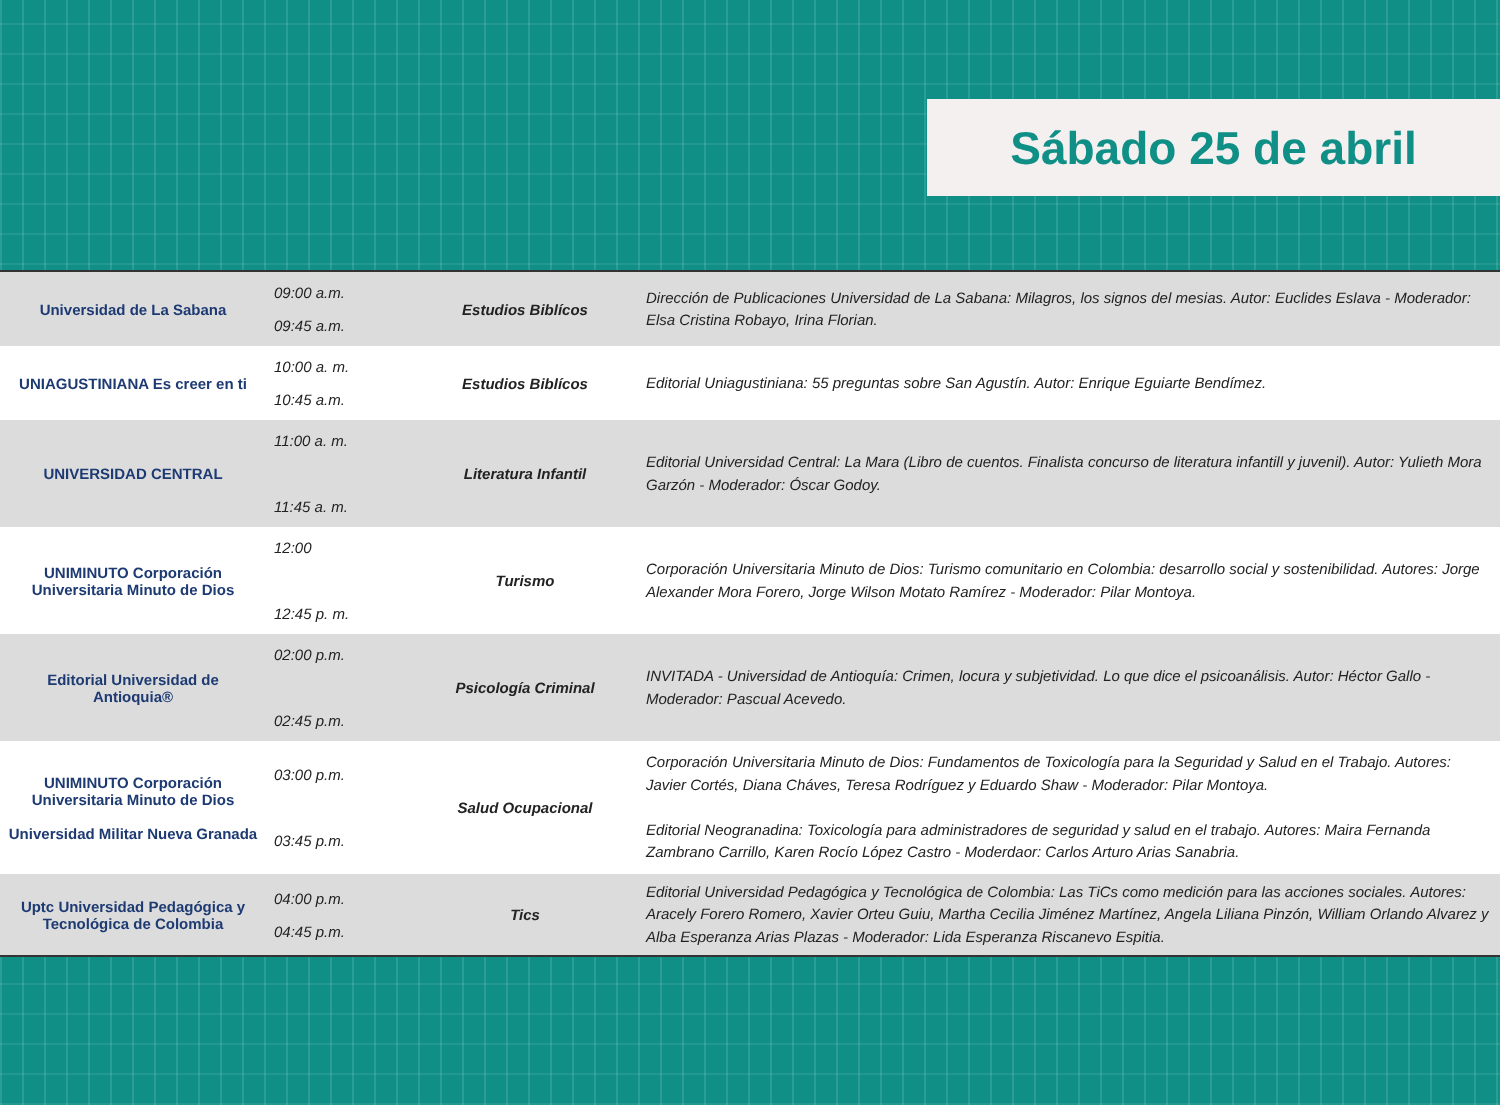Sábado 25 de abril
| Universidad de La Sabana | 09:00 a.m. 09:45 a.m. | Estudios Biblícos | Dirección de Publicaciones Universidad de La Sabana: Milagros, los signos del mesias. Autor: Euclides Eslava - Moderador: Elsa Cristina Robayo, Irina Florian. |
| UNIAGUSTINIANA Es creer en ti | 10:00 a. m. 10:45 a.m. | Estudios Biblícos | Editorial Uniagustiniana: 55 preguntas sobre San Agustín. Autor: Enrique Eguiarte Bendímez. |
| UNIVERSIDAD CENTRAL | 11:00 a. m. 11:45 a. m. | Literatura Infantil | Editorial Universidad Central: La Mara (Libro de cuentos. Finalista concurso de literatura infantill y juvenil). Autor: Yulieth Mora Garzón - Moderador: Óscar Godoy. |
| UNIMINUTO Corporación Universitaria Minuto de Dios | 12:00 12:45 p. m. | Turismo | Corporación Universitaria Minuto de Dios: Turismo comunitario en Colombia: desarrollo social y sostenibilidad. Autores: Jorge Alexander Mora Forero, Jorge Wilson Motato Ramírez - Moderador: Pilar Montoya. |
| Editorial Universidad de Antioquia® | 02:00 p.m. 02:45 p.m. | Psicología Criminal | INVITADA - Universidad de Antioquía: Crimen, locura y subjetividad. Lo que dice el psicoanálisis. Autor: Héctor Gallo - Moderador: Pascual Acevedo. |
| UNIMINUTO Corporación Universitaria Minuto de Dios Universidad Militar Nueva Granada | 03:00 p.m. 03:45 p.m. | Salud Ocupacional | Corporación Universitaria Minuto de Dios: Fundamentos de Toxicología para la Seguridad y Salud en el Trabajo. Autores: Javier Cortés, Diana Cháves, Teresa Rodríguez y Eduardo Shaw - Moderador: Pilar Montoya. Editorial Neogranadina: Toxicología para administradores de seguridad y salud en el trabajo. Autores: Maira Fernanda Zambrano Carrillo, Karen Rocío López Castro - Moderdaor: Carlos Arturo Arias Sanabria. |
| Uptc Universidad Pedagógica y Tecnológica de Colombia | 04:00 p.m. 04:45 p.m. | Tics | Editorial Universidad Pedagógica y Tecnológica de Colombia: Las TiCs como medición para las acciones sociales. Autores: Aracely Forero Romero, Xavier Orteu Guiu, Martha Cecilia Jiménez Martínez, Angela Liliana Pinzón, William Orlando Alvarez y Alba Esperanza Arias Plazas - Moderador: Lida Esperanza Riscanevo Espitia. |